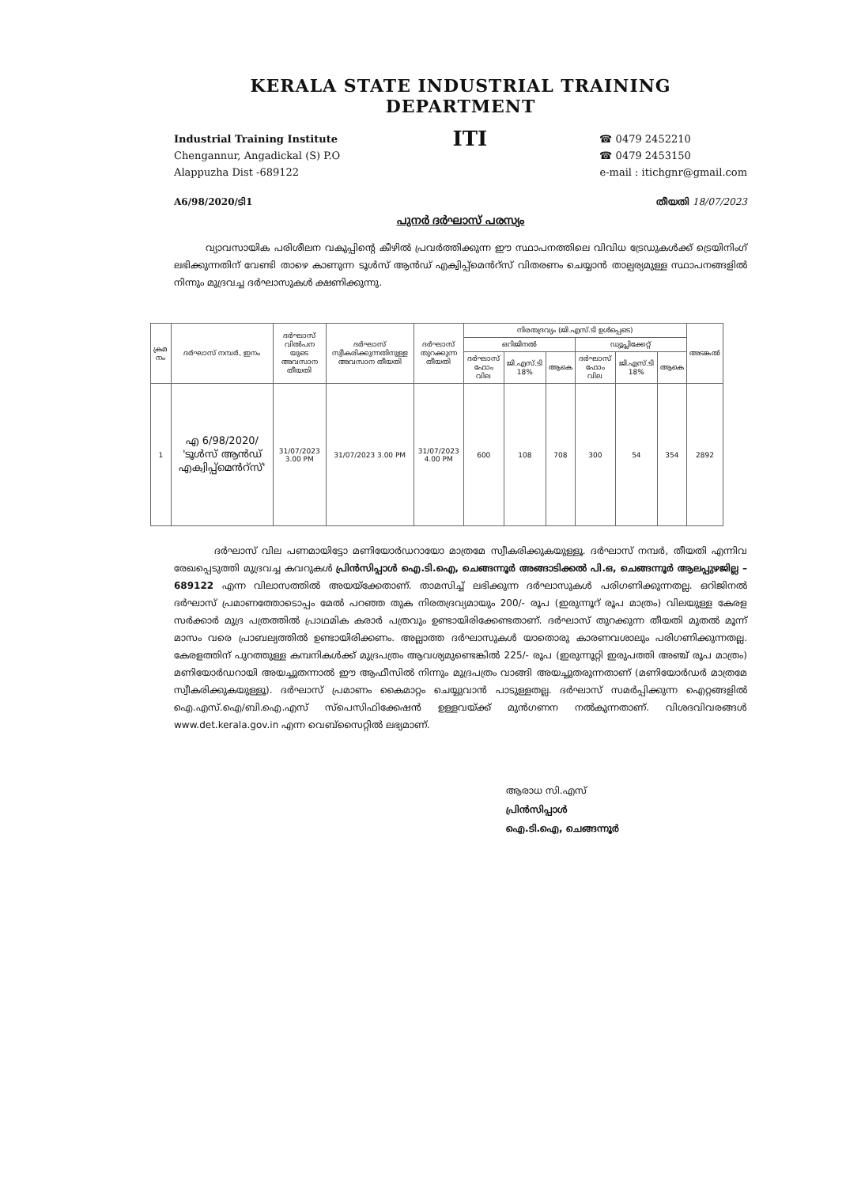KERALA STATE INDUSTRIAL TRAINING DEPARTMENT
Industrial Training Institute
Chengannur, Angadickal (S) P.O
Alappuzha Dist -689122
ITI
☎ 0479 2452210
☎ 0479 2453150
e-mail : itichgnr@gmail.com
A6/98/2020/ടി1 തീയതി 18/07/2023
പുനർ ദർഘാസ് പരസ്യം
വ്യാവസായിക പരിശീലന വകുപ്പിന്റെ കീഴിൽ പ്രവർത്തിക്കുന്ന ഈ സ്ഥാപനത്തിലെ വിവിധ ട്രേഡുകൾക്ക് ട്രെയിനിംഗ് ലഭിക്കുന്നതിന് വേണ്ടി താഴെ കാണുന്ന ടൂൾസ് ആൻഡ് എക്വിപ്പ്മെൻറ്സ് വിതരണം ചെയ്യാൻ താല്പര്യമുള്ള സ്ഥാപനങ്ങളിൽ നിന്നും മുദ്രവച്ച ദർഘാസുകൾ ക്ഷണിക്കുന്നു.
| ക്രമ നം | ദർഘാസ് നമ്പർ, ഇനം | ദർഘാസ് വിൽപന യുടെ അവസാന തീയതി | ദർഘാസ് സ്വീകരിക്കുന്നതിനുള്ള അവസാന തീയതി | ദർഘാസ് തുറക്കുന്ന തീയതി | നിരതദ്രവ്യം (ജി.എസ്.ടി ഉൾപ്പെടെ) | | | | | | അടങ്കൽ |
| --- | --- | --- | --- | --- | --- | --- | --- | --- | --- | --- | --- |
| | | | | | ഒറിജിനൽ | | | ഡ്യൂപ്ലിക്കേറ്റ് | | | |
| | | | | | ദർഘാസ് ഫോം വില | ജി.എസ്.ടി 18% | ആകെ | ദർഘാസ് ഫോം വില | ജി.എസ്.ടി 18% | ആകെ | |
| 1 | എ 6/98/2020/ 'ടൂൾസ് ആൻഡ് എക്വിപ്പ്മെൻറ്സ്' | 31/07/2023 3.00 PM | 31/07/2023 3.00 PM | 31/07/2023 4.00 PM | 600 | 108 | 708 | 300 | 54 | 354 | 2892 |
ദർഘാസ് വില പണമായിട്ടോ മണിയോർഡറായോ മാത്രമേ സ്വീകരിക്കുകയുള്ളൂ. ദർഘാസ് നമ്പർ, തീയതി എന്നിവ രേഖപ്പെടുത്തി മുദ്രവച്ച കവറുകൾ പ്രിൻസിപ്പാൾ ഐ.ടി.ഐ, ചെങ്ങന്നൂർ അങ്ങാടിക്കൽ പി.ഒ, ചെങ്ങന്നൂർ ആലപ്പുഴജില്ല – 689122 എന്ന വിലാസത്തിൽ അയയ്ക്കേതാണ്. താമസിച്ച് ലഭിക്കുന്ന ദർഘാസുകൾ പരിഗണിക്കുന്നതല്ല. ഒറിജിനൽ ദർഘാസ് പ്രമാണത്തോടൊപ്പം മേൽ പറഞ്ഞ തുക നിരതദ്രവ്യമായും 200/- രൂപ (ഇരുന്നൂറ് രൂപ മാത്രം) വിലയുള്ള കേരള സർക്കാർ മുദ്ര പത്രത്തിൽ പ്രാഥമിക കരാർ പത്രവും ഉണ്ടായിരിക്കേണ്ടതാണ്. ദർഘാസ് തുറക്കുന്ന തീയതി മുതൽ മൂന്ന് മാസം വരെ പ്രാബല്യത്തിൽ ഉണ്ടായിരിക്കണം. അല്ലാത്ത ദർഘാസുകൾ യാതൊരു കാരണവശാലും പരിഗണിക്കുന്നതല്ല. കേരളത്തിന് പുറത്തുള്ള കമ്പനികൾക്ക് മുദ്രപത്രം ആവശ്യമുണ്ടെങ്കിൽ 225/- രൂപ (ഇരുന്നൂറ്റി ഇരുപത്തി അഞ്ച് രൂപ മാത്രം) മണിയോർഡറായി അയച്ചുതന്നാൽ ഈ ആഫീസിൽ നിന്നും മുദ്രപത്രം വാങ്ങി അയച്ചുതരുന്നതാണ് (മണിയോർഡർ മാത്രമേ സ്വീകരിക്കുകയുള്ളൂ). ദർഘാസ് പ്രമാണം കൈമാറ്റം ചെയ്യുവാൻ പാടുള്ളതല്ല. ദർഘാസ് സമർപ്പിക്കുന്ന ഐറ്റങ്ങളിൽ ഐ.എസ്.ഐ/ബി.ഐ.എസ് സ്പെസിഫിക്കേഷൻ ഉള്ളവയ്ക്ക് മുൻഗണന നൽകുന്നതാണ്. വിശദവിവരങ്ങൾ www.det.kerala.gov.in എന്ന വെബ്സൈറ്റിൽ ലഭ്യമാണ്.
ആരാധ സി.എസ്
പ്രിൻസിപ്പാൾ
ഐ.ടി.ഐ, ചെങ്ങന്നൂർ